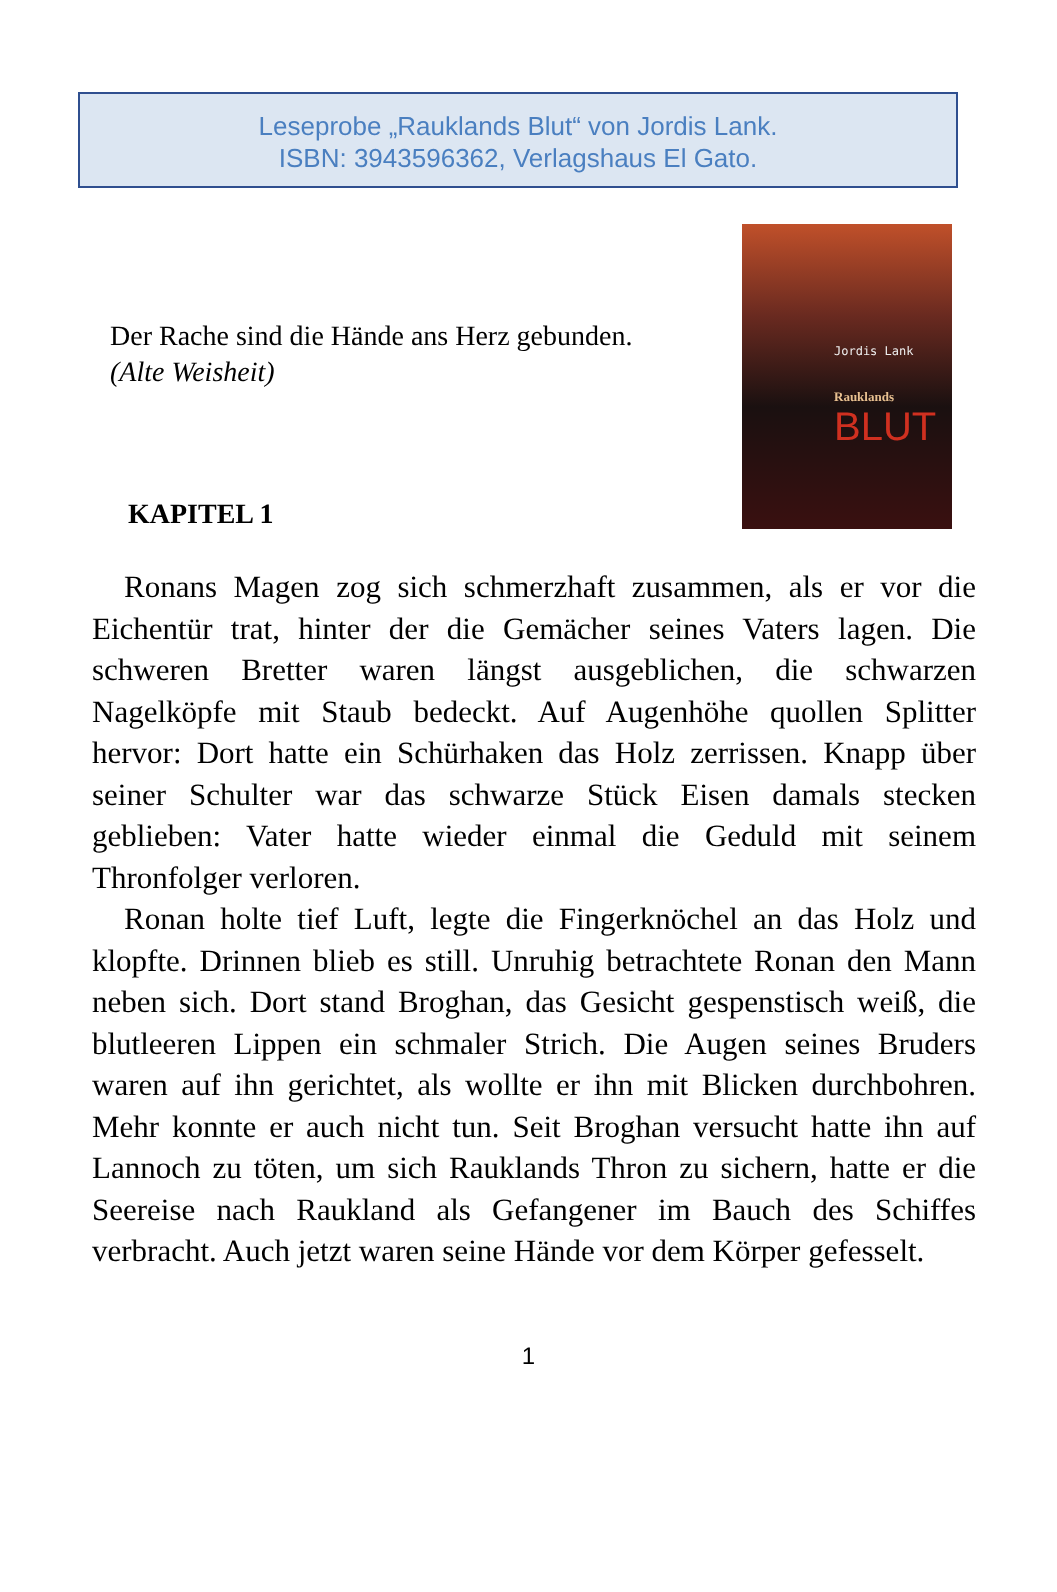Leseprobe „Rauklands Blut“ von Jordis Lank.
ISBN: 3943596362, Verlagshaus El Gato.
Der Rache sind die Hände ans Herz gebunden.
(Alte Weisheit)
Jordis Lank
Rauklands
BLUT
KAPITEL 1
Ronans Magen zog sich schmerzhaft zusammen, als er vor die Eichentür trat, hinter der die Gemächer seines Vaters lagen. Die schweren Bretter waren längst ausgeblichen, die schwarzen Nagelköpfe mit Staub bedeckt. Auf Augenhöhe quollen Splitter hervor: Dort hatte ein Schürhaken das Holz zerrissen. Knapp über seiner Schulter war das schwarze Stück Eisen damals stecken geblieben: Vater hatte wieder einmal die Geduld mit seinem Thronfolger verloren.
Ronan holte tief Luft, legte die Fingerknöchel an das Holz und klopfte. Drinnen blieb es still. Unruhig betrachtete Ronan den Mann neben sich. Dort stand Broghan, das Gesicht gespenstisch weiß, die blutleeren Lippen ein schmaler Strich. Die Augen seines Bruders waren auf ihn gerichtet, als wollte er ihn mit Blicken durchbohren. Mehr konnte er auch nicht tun. Seit Broghan versucht hatte ihn auf Lannoch zu töten, um sich Rauklands Thron zu sichern, hatte er die Seereise nach Raukland als Gefangener im Bauch des Schiffes verbracht. Auch jetzt waren seine Hände vor dem Körper gefesselt.
1